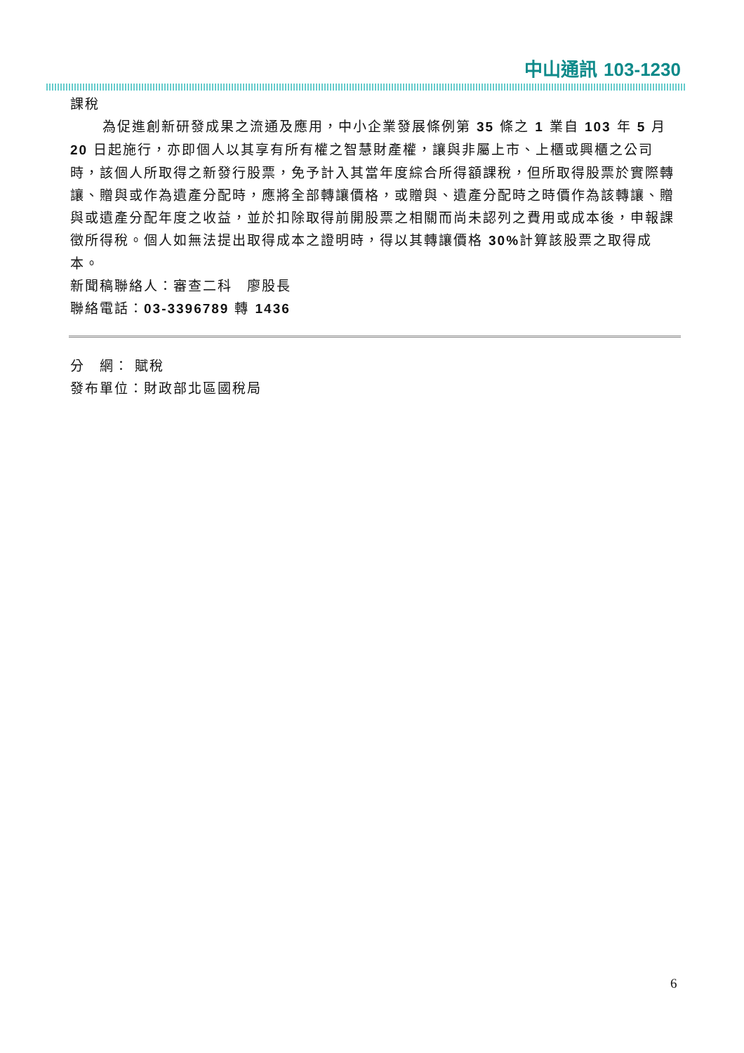中山通訊 103-1230
課稅
為促進創新研發成果之流通及應用，中小企業發展條例第 35 條之 1 業自 103 年 5 月 20 日起施行，亦即個人以其享有所有權之智慧財產權，讓與非屬上市、上櫃或興櫃之公司時，該個人所取得之新發行股票，免予計入其當年度綜合所得額課稅，但所取得股票於實際轉讓、贈與或作為遺產分配時，應將全部轉讓價格，或贈與、遺產分配時之時價作為該轉讓、贈與或遺產分配年度之收益，並於扣除取得前開股票之相關而尚未認列之費用或成本後，申報課徵所得稅。個人如無法提出取得成本之證明時，得以其轉讓價格 30% 計算該股票之取得成本。
新聞稿聯絡人：審查二科　廖股長
聯絡電話：03-3396789 轉 1436
分　網： 賦稅
發布單位：財政部北區國稅局
6